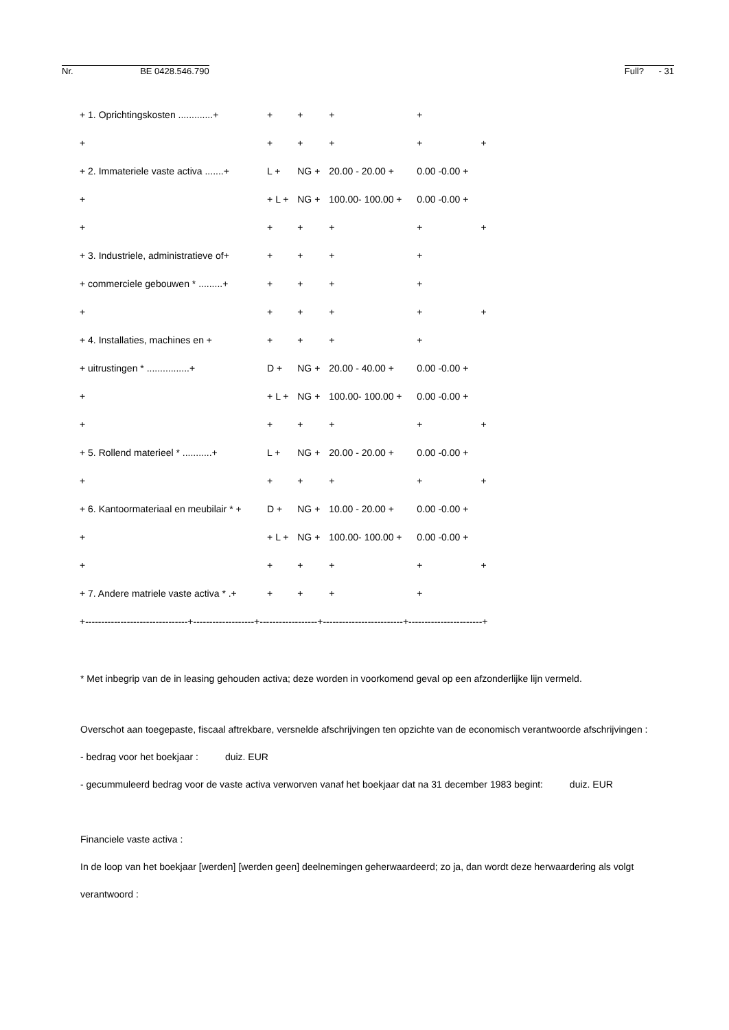Nr. BE 0428.546.790
Full? - 31
| + 1. Oprichtingskosten .............+ | + | + | + | + | |
| + | + | + | + | + | + |
| + 2. Immateriele vaste activa .......+ | L + | NG + | 20.00 - 20.00 + | 0.00 -0.00 + | |
| + | + L + | NG + | 100.00- 100.00 + | 0.00 -0.00 + | |
| + | + | + | + | + | + |
| + 3. Industriele, administratieve of+ | + | + | + | + | |
| + commerciele gebouwen * .........+ | + | + | + | + | |
| + | + | + | + | + | + |
| + 4. Installaties, machines en + | + | + | + | + | |
| + uitrustingen * ................+ | D + | NG + | 20.00 - 40.00 + | 0.00 -0.00 + | |
| + | + L + | NG + | 100.00- 100.00 + | 0.00 -0.00 + | |
| + | + | + | + | + | + |
| + 5. Rollend materieel * ...........+ | L + | NG + | 20.00 - 20.00 + | 0.00 -0.00 + | |
| + | + | + | + | + | + |
| + 6. Kantoormateriaal en meubilair * + | D + | NG + | 10.00 - 20.00 + | 0.00 -0.00 + | |
| + | + L + | NG + | 100.00- 100.00 + | 0.00 -0.00 + | |
| + | + | + | + | + | + |
| + 7. Andere matriele vaste activa * .+ | + | + | + | + | |
| +--------------------------------+-------------------+------------------+-------------------------+-----------------------+ | | | | | |
* Met inbegrip van de in leasing gehouden activa; deze worden in voorkomend geval op een afzonderlijke lijn vermeld.
Overschot aan toegepaste, fiscaal aftrekbare, versnelde afschrijvingen ten opzichte van de economisch verantwoorde afschrijvingen :
- bedrag voor het boekjaar : duiz. EUR
- gecummuleerd bedrag voor de vaste activa verworven vanaf het boekjaar dat na 31 december 1983 begint: duiz. EUR
Financiele vaste activa :
In de loop van het boekjaar [werden] [werden geen] deelnemingen geherwaardeerd; zo ja, dan wordt deze herwaardering als volgt
verantwoord :